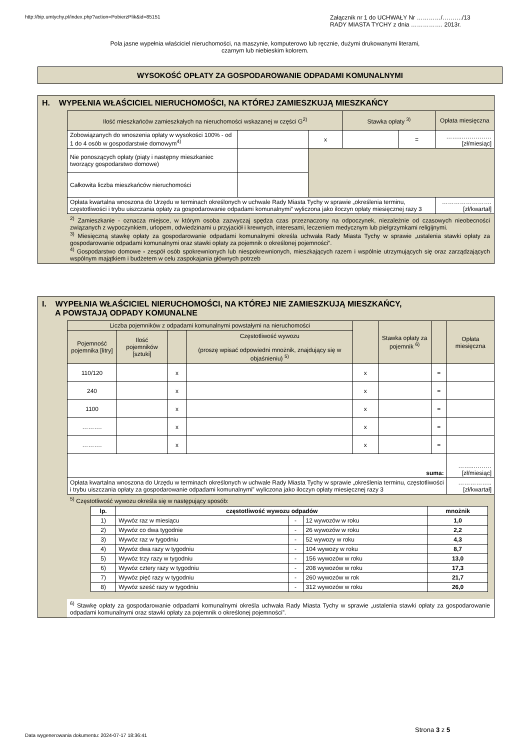http://bip.umtychy.pl/index.php?action=PobierzPlik&id=85151
Załącznik nr 1 do UCHWAŁY Nr …………/………./13
RADY MIASTA TYCHY z dnia ……………. 2013r.
Pola jasne wypełnia właściciel nieruchomości, na maszynie, komputerowo lub ręcznie, dużymi drukowanymi literami,
czarnym lub niebieskim kolorem.
WYSOKOŚĆ OPŁATY ZA GOSPODAROWANIE ODPADAMI KOMUNALNYMI
H. WYPEŁNIA WŁAŚCICIEL NIERUCHOMOŚCI, NA KTÓREJ ZAMIESZKUJĄ MIESZKAŃCY
| Ilość mieszkańców zamieszkałych na nieruchomości wskazanej w części G<sup>2)</sup> | | | Stawka opłaty <sup>3)</sup> | | Opłata miesięczna |
| Zobowiązanych do wnoszenia opłaty w wysokości 100% - od 1 do 4 osób w gospodarstwie domowym<sup>4)</sup> | | x | | = | ……..…………… [zł/miesiąc] |
| Nie ponoszących opłaty (piąty i następny mieszkaniec tworzący gospodarstwo domowe) | | | | | |
| Całkowita liczba mieszkańców nieruchomości | | | | | |
| Opłata kwartalna wnoszona do Urzędu w terminach określonych w uchwale Rady Miasta Tychy w sprawie „określenia terminu, częstotliwości i trybu uiszczania opłaty za gospodarowanie odpadami komunalnymi” wyliczona jako iloczyn opłaty miesięcznej razy 3 | | | | | …………………….[zł/kwartał] |
<sup>2)</sup> Zamieszkanie - oznacza miejsce, w którym osoba zazwyczaj spędza czas przeznaczony na odpoczynek, niezależnie od czasowych nieobecności związanych z wypoczynkiem, urlopem, odwiedzinami u przyjaciół i krewnych, interesami, leczeniem medycznym lub pielgrzymkami religijnymi.
<sup>3)</sup> Miesięczną stawkę opłaty za gospodarowanie odpadami komunalnymi określa uchwała Rady Miasta Tychy w sprawie „ustalenia stawki opłaty za gospodarowanie odpadami komunalnymi oraz stawki opłaty za pojemnik o określonej pojemności”.
<sup>4)</sup> Gospodarstwo domowe - zespół osób spokrewnionych lub niespokrewnionych, mieszkających razem i wspólnie utrzymujących się oraz zarządzających wspólnym majątkiem i budżetem w celu zaspokajania głównych potrzeb
I. WYPEŁNIA WŁAŚCICIEL NIERUCHOMOŚCI, NA KTÓREJ NIE ZAMIESZKUJĄ MIESZKAŃCY,
A POWSTAJĄ ODPADY KOMUNALNE
| Liczba pojemników z odpadami komunalnymi powstałymi na nieruchomości | | | | | Stawka opłaty za pojemnik <sup>6)</sup> | | Opłata miesięczna |
| Pojemność pojemnika [litry] | Ilość pojemników [sztuki] | | Częstotliwość wywozu (proszę wpisać odpowiedni mnożnik, znajdujący się w objaśnieniu) <sup>5)</sup> | | | | |
| 110/120 | | x | | x | | = | |
| 240 | | x | | x | | = | |
| 1100 | | x | | x | | = | |
| ………. | | x | | x | | = | |
| ………. | | x | | x | | = | |
| suma: | | | | | | | ……..……… [zł/miesiąc] |
| Opłata kwartalna wnoszona do Urzędu w terminach określonych w uchwale Rady Miasta Tychy w sprawie „określenia terminu, częstotliwości i trybu uiszczania opłaty za gospodarowanie odpadami komunalnymi” wyliczona jako iloczyn opłaty miesięcznej razy 3 | | | | | | | ……………..[zł/kwartał] |
<sup>5)</sup> Częstotliwość wywozu określa się w następujący sposób:
| lp. | częstotliwość wywozu odpadów | | | mnożnik |
| --- | --- | --- | --- | --- |
| 1) | Wywóz raz w miesiącu | - | 12 wywozów w roku | 1,0 |
| 2) | Wywóz co dwa tygodnie | - | 26 wywozów w roku | 2,2 |
| 3) | Wywóz raz w tygodniu | - | 52 wywozy w roku | 4,3 |
| 4) | Wywóz dwa razy w tygodniu | - | 104 wywozy w roku | 8,7 |
| 5) | Wywóz trzy razy w tygodniu | - | 156 wywozów w roku | 13,0 |
| 6) | Wywóz cztery razy w tygodniu | - | 208 wywozów w roku | 17,3 |
| 7) | Wywóz pięć razy w tygodniu | - | 260 wywozów w rok | 21,7 |
| 8) | Wywóz sześć razy w tygodniu | - | 312 wywozów w roku | 26,0 |
<sup>6)</sup> Stawkę opłaty za gospodarowanie odpadami komunalnymi określa uchwała Rady Miasta Tychy w sprawie „ustalenia stawki opłaty za gospodarowanie odpadami komunalnymi oraz stawki opłaty za pojemnik o określonej pojemności”.
Data wygenerowania dokumentu: 2024-07-17 18:36:41
Strona 3 z 5